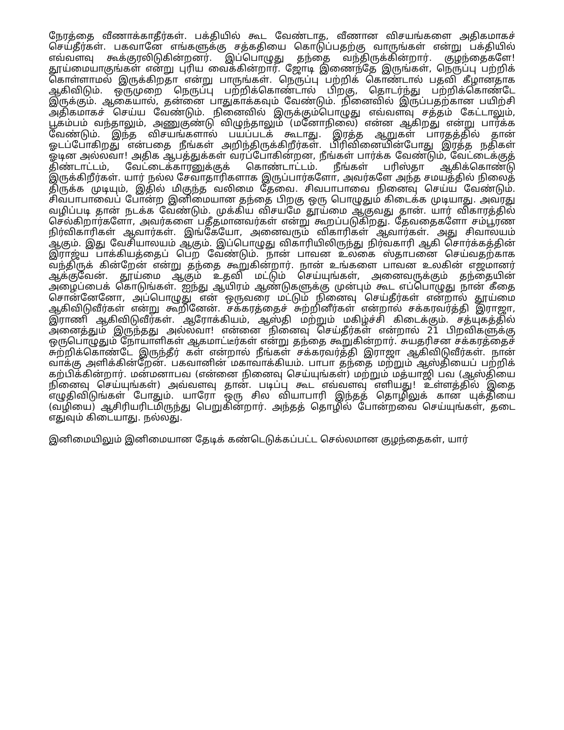நேரத்தை வீணாக்காதீர்கள். பக்தியில் கூட வேண்டாத, வீணான விசயங்களை அதிகமாகச் செய்தீர்கள். பகவானே எங்களுக்கு சத்கதியை கொடுப்பதற்கு வாருங்கள் என்று பக்தியில் எவ்வளவு கூக்குரலிடுகின்றனர். இப்பொழுது தந்தை வந்திருக்கின்றார். குழந்தைகளே! தூய்மையாகுங்கள் என்று புரிய வைக்கின்றார். ஜோடி இணைந்தே இருங்கள், நெருப்பு பற்றிக் கொள்ளாமல் இருக்கிறதா என்று பாருங்கள். நெருப்பு பற்றிக் கொண்டால் பதவி கீழானதாக ஆகிவிடும். ஒருமுறை நெருப்பு பற்றிக்கொண்டால் பிறகு, தொடர்ந்து பற்றிக்கொண்டே இருக்கும். ஆகையால், தன்னை பாதுகாக்கவும் வேண்டும். நினைவில் இருப்பதற்கான பயிற்சி அதிகமாகச் செய்ய வேண்டும். நினைவில் இருக்கும்பொழுது எவ்வளவு சத்தம் கேட்டாலும், பூகம்பம் வந்தாலும், அணுகுண்டு விழுந்தாலும் (மனோநிலை) என்ன ஆகிறது என்று பார்க்க வேண்டும். இந்த விசயங்களால் பயப்படக் கூடாது. இரத்த ஆறுகள் பாரதத்தில் தான் ஓடப்போகிறது என்பதை நீங்கள் அறிந்திருக்கிறீர்கள். பிரிவினையின்போது இரத்த நதிகள் ஓடின அல்லவா! அதிக ஆபத்துக்கள் வரப்போகின்றன, நீங்கள் பார்க்க வேண்டும், வேட்டைக்குத் திண்டாட்டம், வேட்டைக்காரனுக்குக் கொண்டாட்டம். நீங்கள் பரிஸ்தா ஆகிக்கொண்டு இருக்கிறீர்கள். யார் நல்ல சேவாதாரிகளாக இருப்பார்களோ, அவர்களே அந்த சமயத்தில் நிலைத் திருக்க முடியும், இதில் மிகுந்த வலிமை தேவை. சிவபாபாவை நினைவு செய்ய வேண்டும். சிவபாபாவைப் போன்ற இனிமையான தந்தை பிறகு ஒரு பொழுதும் கிடைக்க முடியாது. அவரது வழிப்படி தான் நடக்க வேண்டும். முக்கிய விசயமே தூய்மை ஆகுவது தான். யார் விகாரத்தில் செல்கிறார்களோ, அவர்களை பதீதமானவர்கள் என்று கூறப்படுகிறது. தேவதைகளோ சம்பூரண நிர்விகாரிகள் ஆவார்கள். இங்கேயோ, அனைவரும் விகாரிகள் ஆவார்கள். அது சிவாலயம் ஆகும். இது வேசியாலயம் ஆகும். இப்பொழுது விகாரியிலிருந்து நிர்வகாரி ஆகி சொர்க்கத்தின் இராஜ்ய பாக்கியத்தைப் பெற வேண்டும். நான் பாவன உலகை ஸ்தாபனை செய்வதற்காக வந்திருக் கின்றேன் என்று தந்தை கூறுகின்றார். நான் உங்களை பாவன உலகின் எஜமானர் ஆக்குவேன். தூய்மை ஆகும் உதவி மட்டும் செய்யுங்கள், அனைவருக்கும் தந்தையின் அழைப்பைக் கொடுங்கள். ஐந்து ஆயிரம் ஆண்டுகளுக்கு முன்பும் கூட எப்பொழுது நான் கீதை சொன்னேனோ, அப்பொழுது என் ஒருவரை மட்டும் நினைவு செய்தீர்கள் என்றால் தூய்மை ஆகிவிடுவீர்கள் என்று கூறினேன். சக்கரத்தைச் சுற்றினீர்கள் என்றால் சக்கரவர்த்தி இராஜா, இராணி ஆகிவிடுவீர்கள். ஆரோக்கியம், ஆஸ்தி மற்றும் மகிழ்ச்சி கிடைக்கும். சத்யுகத்தில் அனைத்தும் இருந்தது அல்லவா! என்னை நினைவு செய்தீர்கள் என்றால் 21 பிறவிகளுக்கு ஒருபொழுதும் நோயாளிகள் ஆகமாட்டீர்கள் என்று தந்தை கூறுகின்றார். சுயதரிசன சக்கரத்தைச் சுற்றிக்கொண்டே இருந்தீர் கள் என்றால் நீங்கள் சக்கரவர்த்தி இராஜா ஆகிவிடுவீர்கள். நான் வாக்கு அளிக்கின்றேன். பகவானின் மகாவாக்கியம். பாபா தந்தை மற்றும் ஆஸ்தியைப் பற்றிக் கற்பிக்கின்றார். மன்மனாபவ (என்னை நினைவு செய்யுங்கள்) மற்றும் மத்யாஜி பவ (ஆஸ்தியை நினைவு செய்யுங்கள்) அவ்வளவு தான். படிப்பு கூட எவ்வளவு எளியது! உள்ளத்தில் இதை எழுதிவிடுங்கள் போதும். யாரோ ஒரு சில வியாபாரி இந்தத் தொழிலுக் கான யுக்தியை (வழியை) ஆசிரியரிடமிருந்து பெறுகின்றார். அந்தத் தொழில் போன்றவை செய்யுங்கள், தடை எதுவும் கிடையாது. நல்லது.
இனிமையிலும் இனிமையான தேடிக் கண்டெடுக்கப்பட்ட செல்லமான குழந்தைகள், யார்